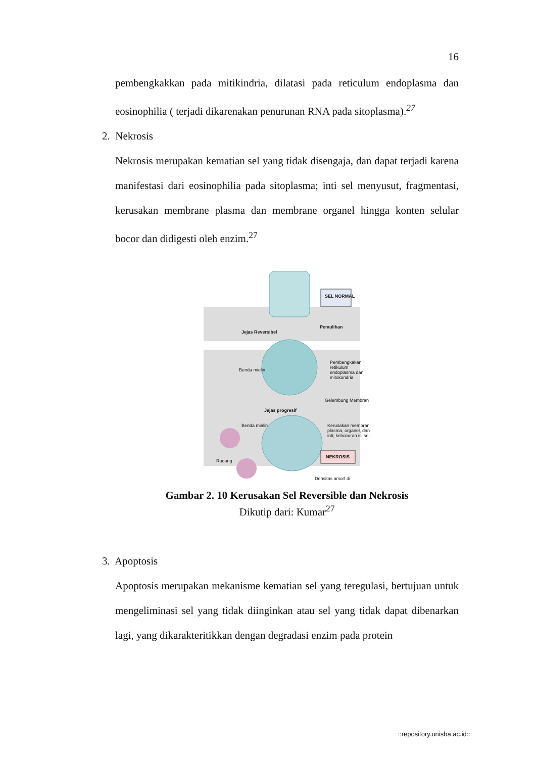16
pembengkakkan pada mitikindria, dilatasi pada reticulum endoplasma dan eosinophilia ( terjadi dikarenakan penurunan RNA pada sitoplasma).<sup>27</sup>
2. Nekrosis
Nekrosis merupakan kematian sel yang tidak disengaja, dan dapat terjadi karena manifestasi dari eosinophilia pada sitoplasma; inti sel menyusut, fragmentasi, kerusakan membrane plasma dan membrane organel hingga konten selular bocor dan didigesti oleh enzim.<sup>27</sup>
SEL NORMAL
Jejas Reversibel
Pemulihan
Benda mielin
Pembengkakan retikulum endoplasma dan mitokondria
Gelembung Membran
Jejas progresif
Benda mialin
Kerusakan membran plasma, organel, dan inti; kebocoran isi sel
Radang
NEKROSIS
Densitas amorf di
Gambar 2. 10 Kerusakan Sel Reversible dan Nekrosis
Dikutip dari: Kumar<sup>27</sup>
3. Apoptosis
Apoptosis merupakan mekanisme kematian sel yang teregulasi, bertujuan untuk mengeliminasi sel yang tidak diinginkan atau sel yang tidak dapat dibenarkan lagi, yang dikarakteritikkan dengan degradasi enzim pada protein
::repository.unisba.ac.id::